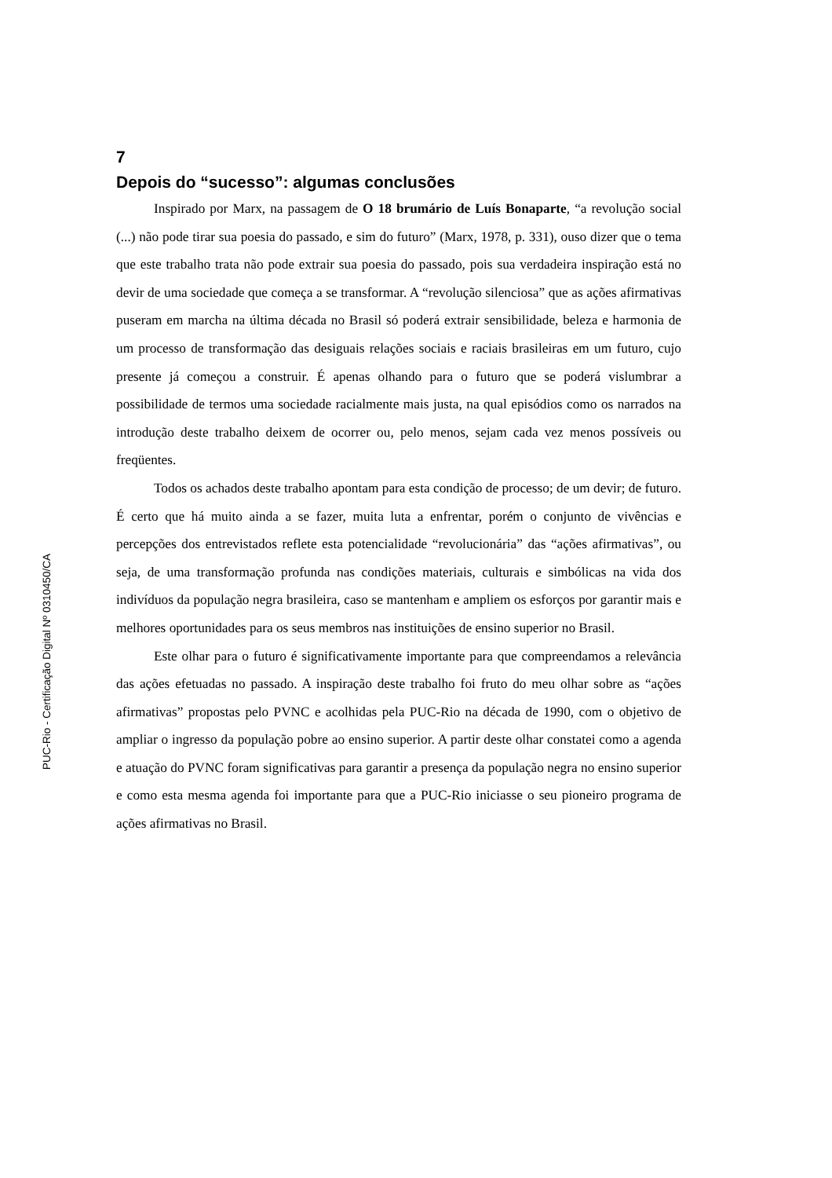7
Depois do “sucesso”: algumas conclusões
Inspirado por Marx, na passagem de O 18 brumário de Luís Bonaparte, “a revolução social (...) não pode tirar sua poesia do passado, e sim do futuro” (Marx, 1978, p. 331), ouso dizer que o tema que este trabalho trata não pode extrair sua poesia do passado, pois sua verdadeira inspiração está no devir de uma sociedade que começa a se transformar. A “revolução silenciosa” que as ações afirmativas puseram em marcha na última década no Brasil só poderá extrair sensibilidade, beleza e harmonia de um processo de transformação das desiguais relações sociais e raciais brasileiras em um futuro, cujo presente já começou a construir. É apenas olhando para o futuro que se poderá vislumbrar a possibilidade de termos uma sociedade racialmente mais justa, na qual episódios como os narrados na introdução deste trabalho deixem de ocorrer ou, pelo menos, sejam cada vez menos possíveis ou freqüentes.
Todos os achados deste trabalho apontam para esta condição de processo; de um devir; de futuro. É certo que há muito ainda a se fazer, muita luta a enfrentar, porém o conjunto de vivências e percepções dos entrevistados reflete esta potencialidade “revolucionária” das “ações afirmativas”, ou seja, de uma transformação profunda nas condições materiais, culturais e simbólicas na vida dos indivíduos da população negra brasileira, caso se mantenham e ampliem os esforços por garantir mais e melhores oportunidades para os seus membros nas instituições de ensino superior no Brasil.
Este olhar para o futuro é significativamente importante para que compreendamos a relevância das ações efetuadas no passado. A inspiração deste trabalho foi fruto do meu olhar sobre as “ações afirmativas” propostas pelo PVNC e acolhidas pela PUC-Rio na década de 1990, com o objetivo de ampliar o ingresso da população pobre ao ensino superior. A partir deste olhar constatei como a agenda e atuação do PVNC foram significativas para garantir a presença da população negra no ensino superior e como esta mesma agenda foi importante para que a PUC-Rio iniciasse o seu pioneiro programa de ações afirmativas no Brasil.
PUC-Rio - Certificação Digital Nº 0310450/CA